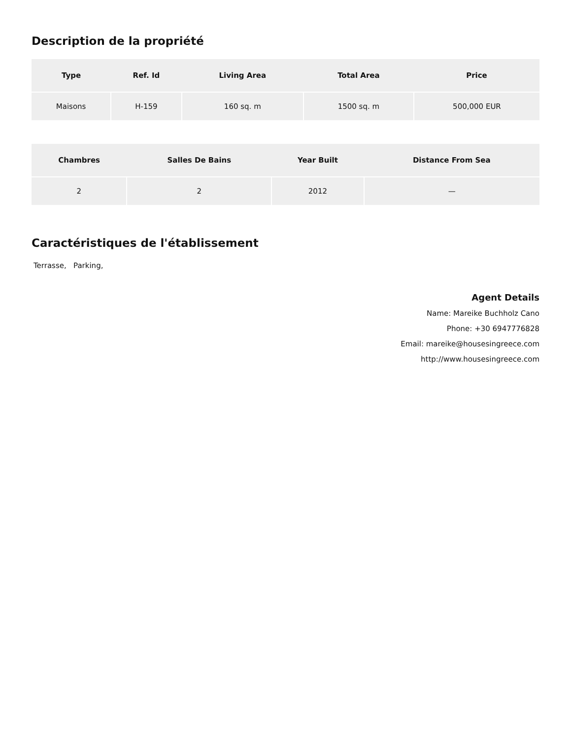Description de la propriété
| Type | Ref. Id | Living Area | Total Area | Price |
| --- | --- | --- | --- | --- |
| Maisons | H-159 | 160 sq. m | 1500 sq. m | 500,000 EUR |
| Chambres | Salles De Bains | Year Built | Distance From Sea |
| --- | --- | --- | --- |
| 2 | 2 | 2012 | — |
Caractéristiques de l'établissement
Terrasse, Parking,
Agent Details
Name: Mareike Buchholz Cano
Phone: +30 6947776828
Email: mareike@housesingreece.com
http://www.housesingreece.com